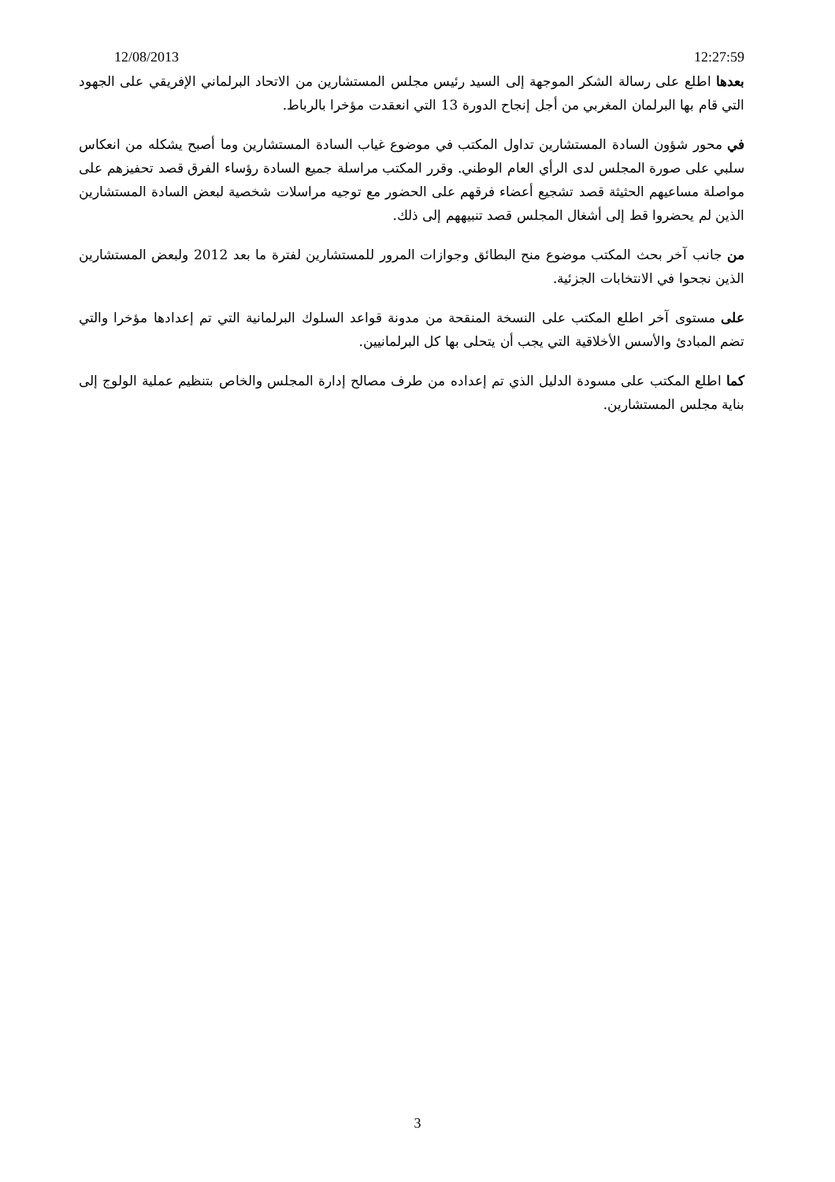12/08/2013 12:27:59
بعدها اطلع على رسالة الشكر الموجهة إلى السيد رئيس مجلس المستشارين من الاتحاد البرلماني الإفريقي على الجهود التي قام بها البرلمان المغربي من أجل إنجاح الدورة 13 التي انعقدت مؤخرا بالرباط.
في محور شؤون السادة المستشارين تداول المكتب في موضوع غياب السادة المستشارين وما أصبح يشكله من انعكاس سلبي على صورة المجلس لدى الرأي العام الوطني. وقرر المكتب مراسلة جميع السادة رؤساء الفرق قصد تحفيزهم على مواصلة مساعيهم الحثيثة قصد تشجيع أعضاء فرقهم على الحضور مع توجيه مراسلات شخصية لبعض السادة المستشارين الذين لم يحضروا قط إلى أشغال المجلس قصد تنبيههم إلى ذلك.
من جانب آخر بحث المكتب موضوع منح البطائق وجوازات المرور للمستشارين لفترة ما بعد 2012 ولبعض المستشارين الذين نجحوا في الانتخابات الجزئية.
على مستوى آخر اطلع المكتب على النسخة المنقحة من مدونة قواعد السلوك البرلمانية التي تم إعدادها مؤخرا والتي تضم المبادئ والأسس الأخلاقية التي يجب أن يتحلى بها كل البرلمانيين.
كما اطلع المكتب على مسودة الدليل الذي تم إعداده من طرف مصالح إدارة المجلس والخاص بتنظيم عملية الولوج إلى بناية مجلس المستشارين.
3